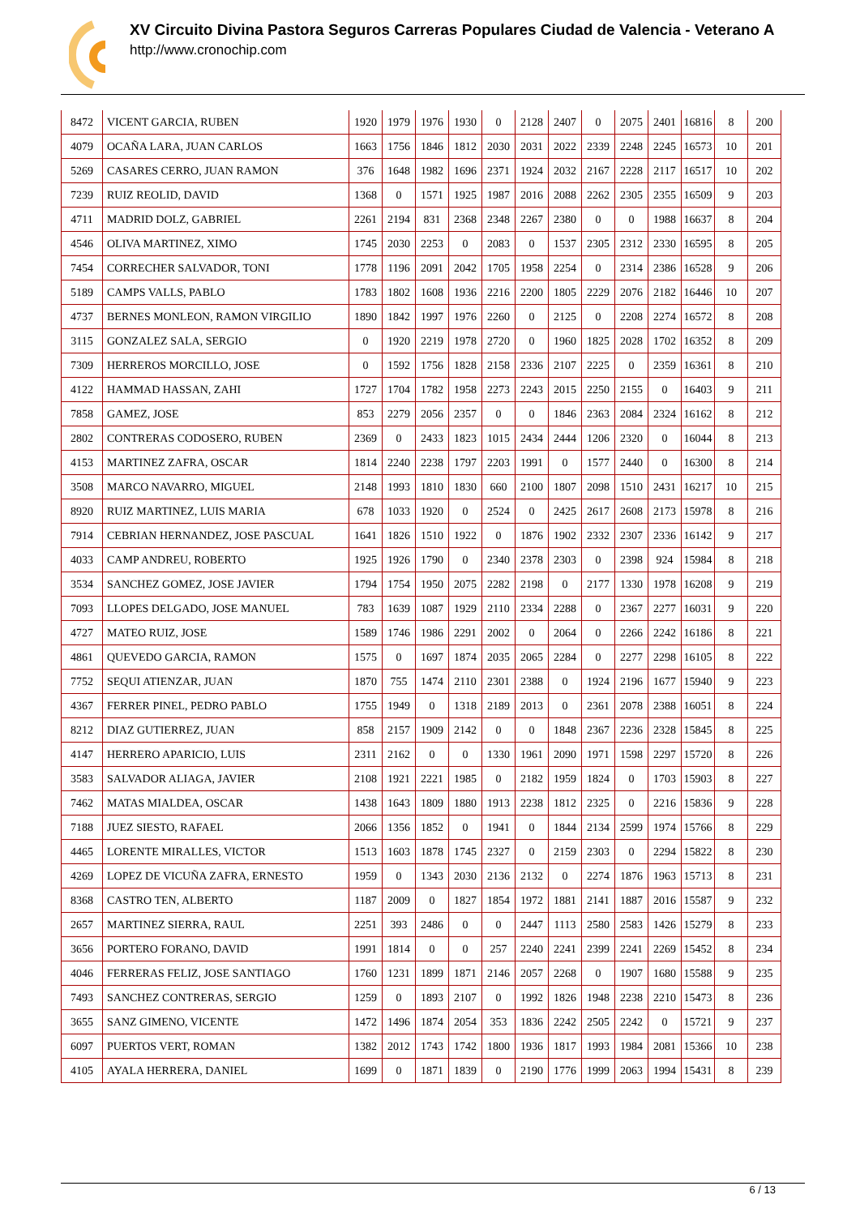XV Circuito Divina Pastora Seguros Carreras Populares Ciudad de Valencia - Veterano A
http://www.cronochip.com
| 8472 | VICENT GARCIA, RUBEN | 1920 | 1979 | 1976 | 1930 | 0 | 2128 | 2407 | 0 | 2075 | 2401 | 16816 | 8 | 200 |
| 4079 | OCAÑA LARA, JUAN CARLOS | 1663 | 1756 | 1846 | 1812 | 2030 | 2031 | 2022 | 2339 | 2248 | 2245 | 16573 | 10 | 201 |
| 5269 | CASARES CERRO, JUAN RAMON | 376 | 1648 | 1982 | 1696 | 2371 | 1924 | 2032 | 2167 | 2228 | 2117 | 16517 | 10 | 202 |
| 7239 | RUIZ REOLID, DAVID | 1368 | 0 | 1571 | 1925 | 1987 | 2016 | 2088 | 2262 | 2305 | 2355 | 16509 | 9 | 203 |
| 4711 | MADRID DOLZ, GABRIEL | 2261 | 2194 | 831 | 2368 | 2348 | 2267 | 2380 | 0 | 0 | 1988 | 16637 | 8 | 204 |
| 4546 | OLIVA MARTINEZ, XIMO | 1745 | 2030 | 2253 | 0 | 2083 | 0 | 1537 | 2305 | 2312 | 2330 | 16595 | 8 | 205 |
| 7454 | CORRECHER SALVADOR, TONI | 1778 | 1196 | 2091 | 2042 | 1705 | 1958 | 2254 | 0 | 2314 | 2386 | 16528 | 9 | 206 |
| 5189 | CAMPS VALLS, PABLO | 1783 | 1802 | 1608 | 1936 | 2216 | 2200 | 1805 | 2229 | 2076 | 2182 | 16446 | 10 | 207 |
| 4737 | BERNES MONLEON, RAMON VIRGILIO | 1890 | 1842 | 1997 | 1976 | 2260 | 0 | 2125 | 0 | 2208 | 2274 | 16572 | 8 | 208 |
| 3115 | GONZALEZ SALA, SERGIO | 0 | 1920 | 2219 | 1978 | 2720 | 0 | 1960 | 1825 | 2028 | 1702 | 16352 | 8 | 209 |
| 7309 | HERREROS MORCILLO, JOSE | 0 | 1592 | 1756 | 1828 | 2158 | 2336 | 2107 | 2225 | 0 | 2359 | 16361 | 8 | 210 |
| 4122 | HAMMAD HASSAN, ZAHI | 1727 | 1704 | 1782 | 1958 | 2273 | 2243 | 2015 | 2250 | 2155 | 0 | 16403 | 9 | 211 |
| 7858 | GAMEZ, JOSE | 853 | 2279 | 2056 | 2357 | 0 | 0 | 1846 | 2363 | 2084 | 2324 | 16162 | 8 | 212 |
| 2802 | CONTRERAS CODOSERO, RUBEN | 2369 | 0 | 2433 | 1823 | 1015 | 2434 | 2444 | 1206 | 2320 | 0 | 16044 | 8 | 213 |
| 4153 | MARTINEZ ZAFRA, OSCAR | 1814 | 2240 | 2238 | 1797 | 2203 | 1991 | 0 | 1577 | 2440 | 0 | 16300 | 8 | 214 |
| 3508 | MARCO NAVARRO, MIGUEL | 2148 | 1993 | 1810 | 1830 | 660 | 2100 | 1807 | 2098 | 1510 | 2431 | 16217 | 10 | 215 |
| 8920 | RUIZ MARTINEZ, LUIS MARIA | 678 | 1033 | 1920 | 0 | 2524 | 0 | 2425 | 2617 | 2608 | 2173 | 15978 | 8 | 216 |
| 7914 | CEBRIAN HERNANDEZ, JOSE PASCUAL | 1641 | 1826 | 1510 | 1922 | 0 | 1876 | 1902 | 2332 | 2307 | 2336 | 16142 | 9 | 217 |
| 4033 | CAMP ANDREU, ROBERTO | 1925 | 1926 | 1790 | 0 | 2340 | 2378 | 2303 | 0 | 2398 | 924 | 15984 | 8 | 218 |
| 3534 | SANCHEZ GOMEZ, JOSE JAVIER | 1794 | 1754 | 1950 | 2075 | 2282 | 2198 | 0 | 2177 | 1330 | 1978 | 16208 | 9 | 219 |
| 7093 | LLOPES DELGADO, JOSE MANUEL | 783 | 1639 | 1087 | 1929 | 2110 | 2334 | 2288 | 0 | 2367 | 2277 | 16031 | 9 | 220 |
| 4727 | MATEO RUIZ, JOSE | 1589 | 1746 | 1986 | 2291 | 2002 | 0 | 2064 | 0 | 2266 | 2242 | 16186 | 8 | 221 |
| 4861 | QUEVEDO GARCIA, RAMON | 1575 | 0 | 1697 | 1874 | 2035 | 2065 | 2284 | 0 | 2277 | 2298 | 16105 | 8 | 222 |
| 7752 | SEQUI ATIENZAR, JUAN | 1870 | 755 | 1474 | 2110 | 2301 | 2388 | 0 | 1924 | 2196 | 1677 | 15940 | 9 | 223 |
| 4367 | FERRER PINEL, PEDRO PABLO | 1755 | 1949 | 0 | 1318 | 2189 | 2013 | 0 | 2361 | 2078 | 2388 | 16051 | 8 | 224 |
| 8212 | DIAZ GUTIERREZ, JUAN | 858 | 2157 | 1909 | 2142 | 0 | 0 | 1848 | 2367 | 2236 | 2328 | 15845 | 8 | 225 |
| 4147 | HERRERO APARICIO, LUIS | 2311 | 2162 | 0 | 0 | 1330 | 1961 | 2090 | 1971 | 1598 | 2297 | 15720 | 8 | 226 |
| 3583 | SALVADOR ALIAGA, JAVIER | 2108 | 1921 | 2221 | 1985 | 0 | 2182 | 1959 | 1824 | 0 | 1703 | 15903 | 8 | 227 |
| 7462 | MATAS MIALDEA, OSCAR | 1438 | 1643 | 1809 | 1880 | 1913 | 2238 | 1812 | 2325 | 0 | 2216 | 15836 | 9 | 228 |
| 7188 | JUEZ SIESTO, RAFAEL | 2066 | 1356 | 1852 | 0 | 1941 | 0 | 1844 | 2134 | 2599 | 1974 | 15766 | 8 | 229 |
| 4465 | LORENTE MIRALLES, VICTOR | 1513 | 1603 | 1878 | 1745 | 2327 | 0 | 2159 | 2303 | 0 | 2294 | 15822 | 8 | 230 |
| 4269 | LOPEZ DE VICUÑA ZAFRA, ERNESTO | 1959 | 0 | 1343 | 2030 | 2136 | 2132 | 0 | 2274 | 1876 | 1963 | 15713 | 8 | 231 |
| 8368 | CASTRO TEN, ALBERTO | 1187 | 2009 | 0 | 1827 | 1854 | 1972 | 1881 | 2141 | 1887 | 2016 | 15587 | 9 | 232 |
| 2657 | MARTINEZ SIERRA, RAUL | 2251 | 393 | 2486 | 0 | 0 | 2447 | 1113 | 2580 | 2583 | 1426 | 15279 | 8 | 233 |
| 3656 | PORTERO FORANO, DAVID | 1991 | 1814 | 0 | 0 | 257 | 2240 | 2241 | 2399 | 2241 | 2269 | 15452 | 8 | 234 |
| 4046 | FERRERAS FELIZ, JOSE SANTIAGO | 1760 | 1231 | 1899 | 1871 | 2146 | 2057 | 2268 | 0 | 1907 | 1680 | 15588 | 9 | 235 |
| 7493 | SANCHEZ CONTRERAS, SERGIO | 1259 | 0 | 1893 | 2107 | 0 | 1992 | 1826 | 1948 | 2238 | 2210 | 15473 | 8 | 236 |
| 3655 | SANZ GIMENO, VICENTE | 1472 | 1496 | 1874 | 2054 | 353 | 1836 | 2242 | 2505 | 2242 | 0 | 15721 | 9 | 237 |
| 6097 | PUERTOS VERT, ROMAN | 1382 | 2012 | 1743 | 1742 | 1800 | 1936 | 1817 | 1993 | 1984 | 2081 | 15366 | 10 | 238 |
| 4105 | AYALA HERRERA, DANIEL | 1699 | 0 | 1871 | 1839 | 0 | 2190 | 1776 | 1999 | 2063 | 1994 | 15431 | 8 | 239 |
6 / 13